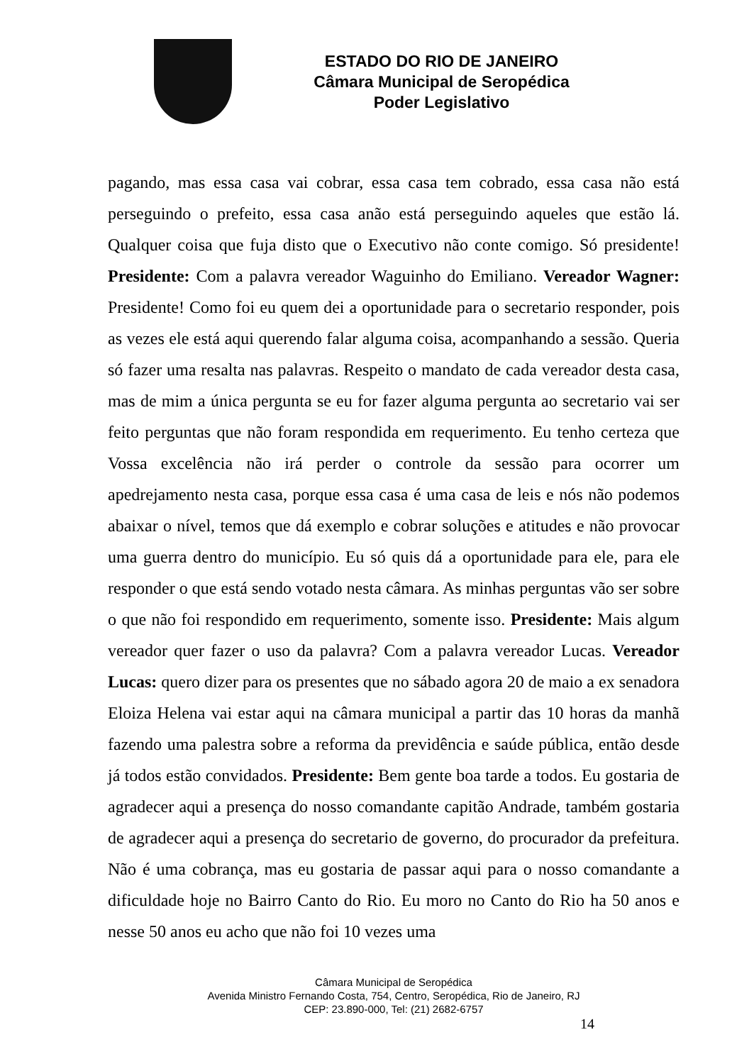ESTADO DO RIO DE JANEIRO
Câmara Municipal de Seropédica
Poder Legislativo
pagando, mas essa casa vai cobrar, essa casa tem cobrado, essa casa não está perseguindo o prefeito, essa casa anão está perseguindo aqueles que estão lá. Qualquer coisa que fuja disto que o Executivo não conte comigo. Só presidente! Presidente: Com a palavra vereador Waguinho do Emiliano. Vereador Wagner: Presidente! Como foi eu quem dei a oportunidade para o secretario responder, pois as vezes ele está aqui querendo falar alguma coisa, acompanhando a sessão. Queria só fazer uma resalta nas palavras. Respeito o mandato de cada vereador desta casa, mas de mim a única pergunta se eu for fazer alguma pergunta ao secretario vai ser feito perguntas que não foram respondida em requerimento. Eu tenho certeza que Vossa excelência não irá perder o controle da sessão para ocorrer um apedrejamento nesta casa, porque essa casa é uma casa de leis e nós não podemos abaixar o nível, temos que dá exemplo e cobrar soluções e atitudes e não provocar uma guerra dentro do município. Eu só quis dá a oportunidade para ele, para ele responder o que está sendo votado nesta câmara. As minhas perguntas vão ser sobre o que não foi respondido em requerimento, somente isso. Presidente: Mais algum vereador quer fazer o uso da palavra? Com a palavra vereador Lucas. Vereador Lucas: quero dizer para os presentes que no sábado agora 20 de maio a ex senadora Eloiza Helena vai estar aqui na câmara municipal a partir das 10 horas da manhã fazendo uma palestra sobre a reforma da previdência e saúde pública, então desde já todos estão convidados. Presidente: Bem gente boa tarde a todos. Eu gostaria de agradecer aqui a presença do nosso comandante capitão Andrade, também gostaria de agradecer aqui a presença do secretario de governo, do procurador da prefeitura. Não é uma cobrança, mas eu gostaria de passar aqui para o nosso comandante a dificuldade hoje no Bairro Canto do Rio. Eu moro no Canto do Rio ha 50 anos e nesse 50 anos eu acho que não foi 10 vezes uma
Câmara Municipal de Seropédica
Avenida Ministro Fernando Costa, 754, Centro, Seropédica, Rio de Janeiro, RJ
CEP: 23.890-000, Tel: (21) 2682-6757
14